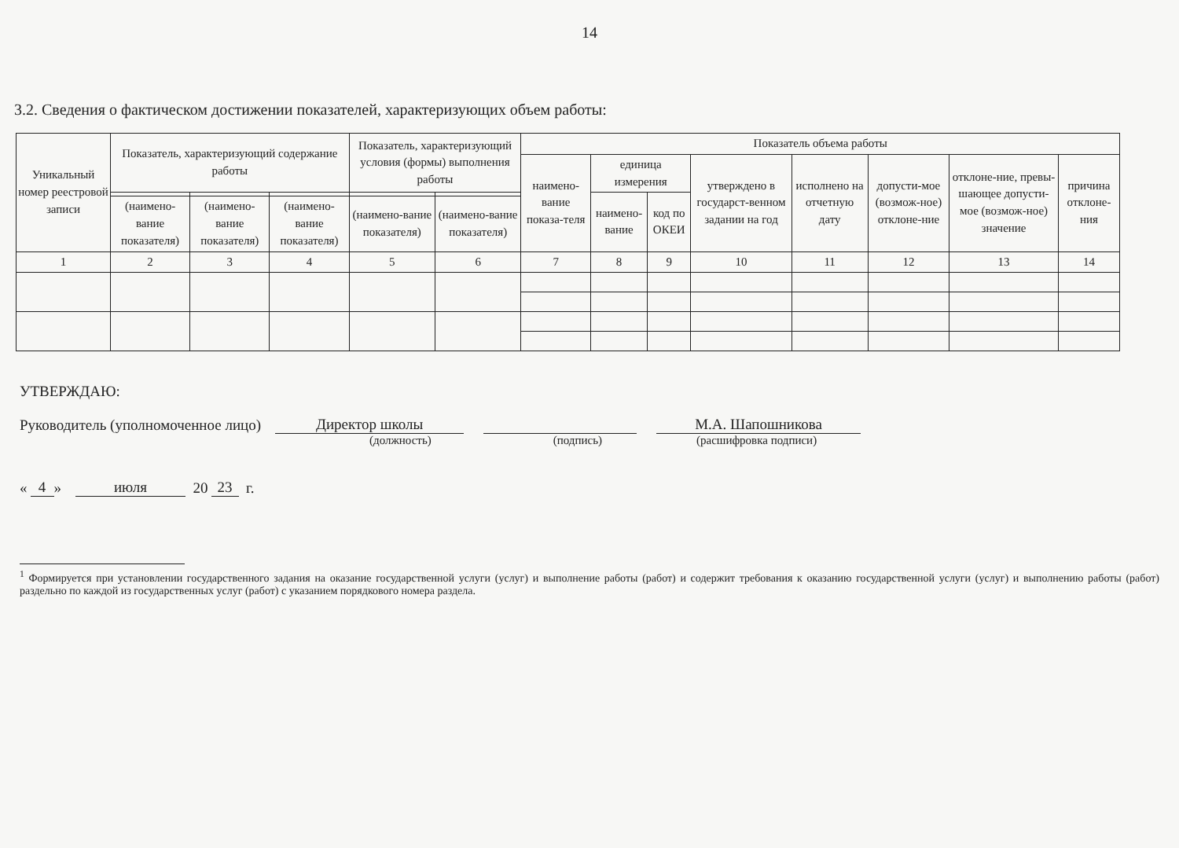14
3.2. Сведения о фактическом достижении показателей, характеризующих объем работы:
| Уникальный номер реестровой записи | Показатель, характеризующий содержание работы | | | Показатель, характеризующий условия (формы) выполнения работы | | Показатель объема работы | | | | | | | |
| --- | --- | --- | --- | --- | --- | --- | --- | --- | --- | --- | --- | --- | --- |
| | | | | | | наимено-вание показа-теля | единица измерения | | утверждено в государст-венном задании на год | исполнено на отчетную дату | допусти-мое (возмож-ное) отклоне-ние | отклоне-ние, превы-шающее допусти-мое (возмож-ное) значение | причина отклоне-ния |
| | | | | | | | наимено-вание | код по ОКЕИ | | | | | |
| | (наимено-вание показателя) | (наимено-вание показателя) | (наимено-вание показателя) | (наимено-вание показателя) | (наимено-вание показателя) | | | | | | | | |
| 1 | 2 | 3 | 4 | 5 | 6 | 7 | 8 | 9 | 10 | 11 | 12 | 13 | 14 |
УТВЕРЖДАЮ:
Руководитель (уполномоченное лицо) Директор школы М.А. Шапошникова
(должность) (подпись) (расшифровка подписи)
« 4 » июля 20 23 г.
<sup>1</sup> Формируется при установлении государственного задания на оказание государственной услуги (услуг) и выполнение работы (работ) и содержит требования к оказанию государственной услуги (услуг) и выполнению работы (работ) раздельно по каждой из государственных услуг (работ) с указанием порядкового номера раздела.